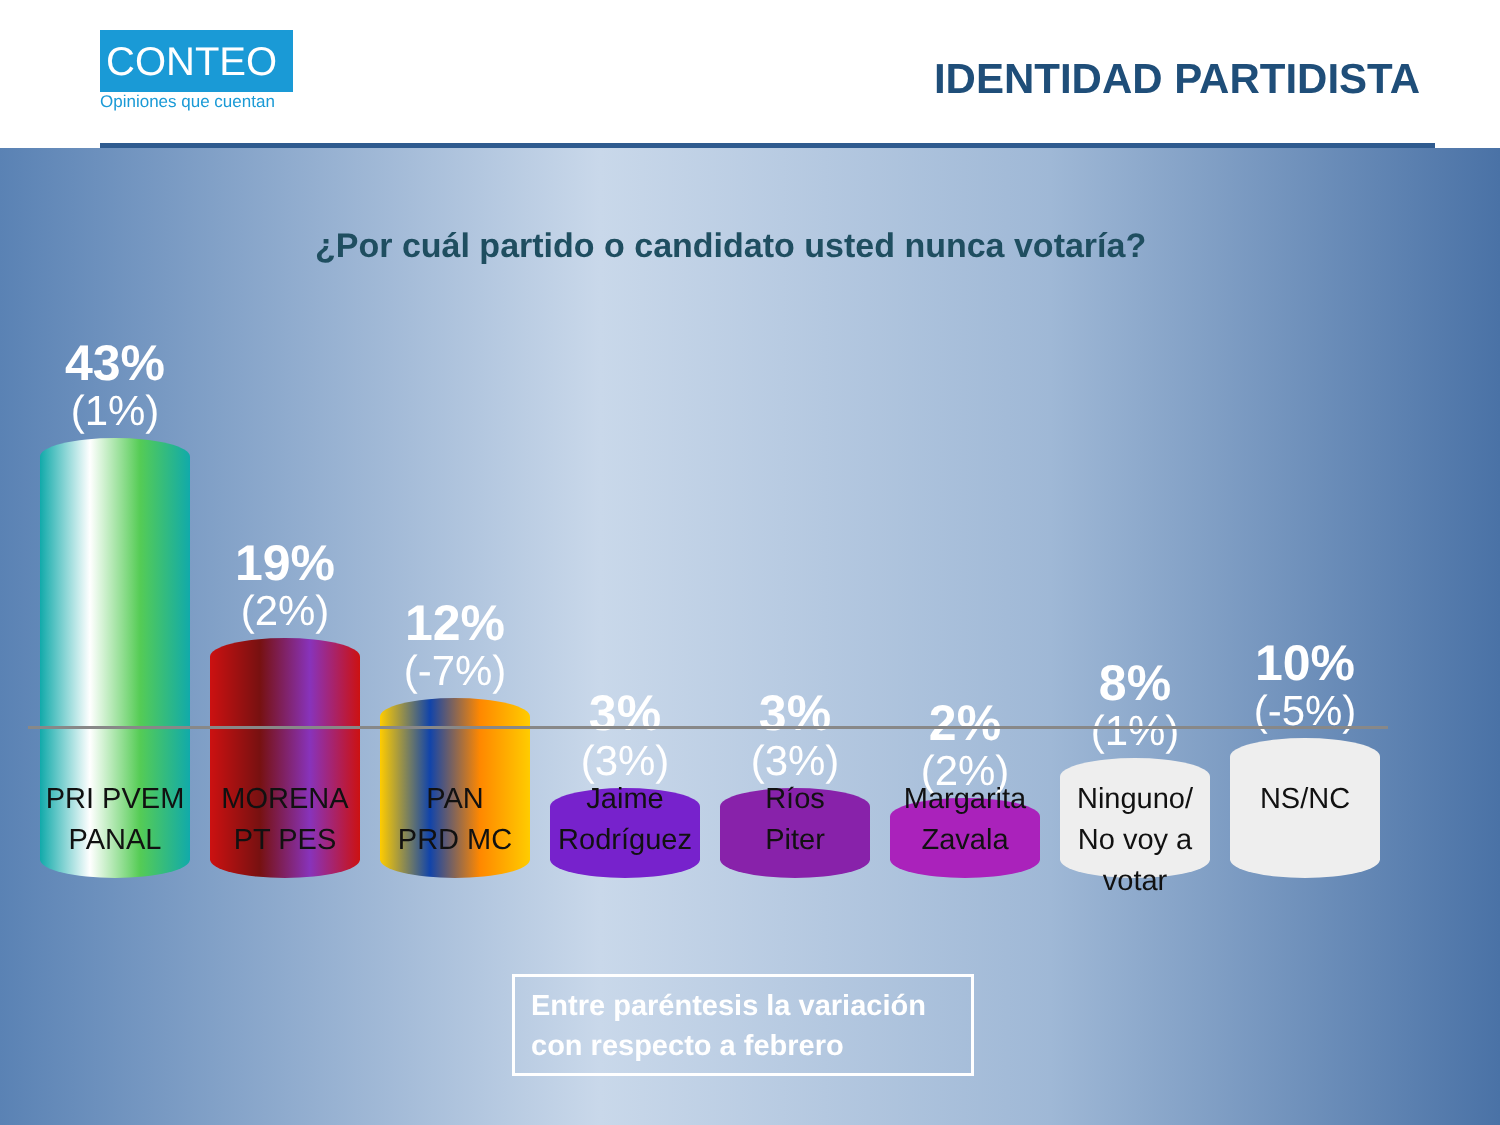CONTEO
Opiniones que cuentan
IDENTIDAD PARTIDISTA
¿Por cuál partido o candidato usted nunca votaría?
43%
(1%)
19%
(2%)
12%
(-7%)
3%
(3%)
3%
(3%)
2%
(2%)
8%
(1%)
10%
(-5%)
PRI PVEM
PANAL
MORENA
PT PES
PAN
PRD MC
Jaime
Rodríguez
Ríos
Piter
Margarita
Zavala
Ninguno/
No voy a
votar
NS/NC
Entre paréntesis la variación con respecto a febrero